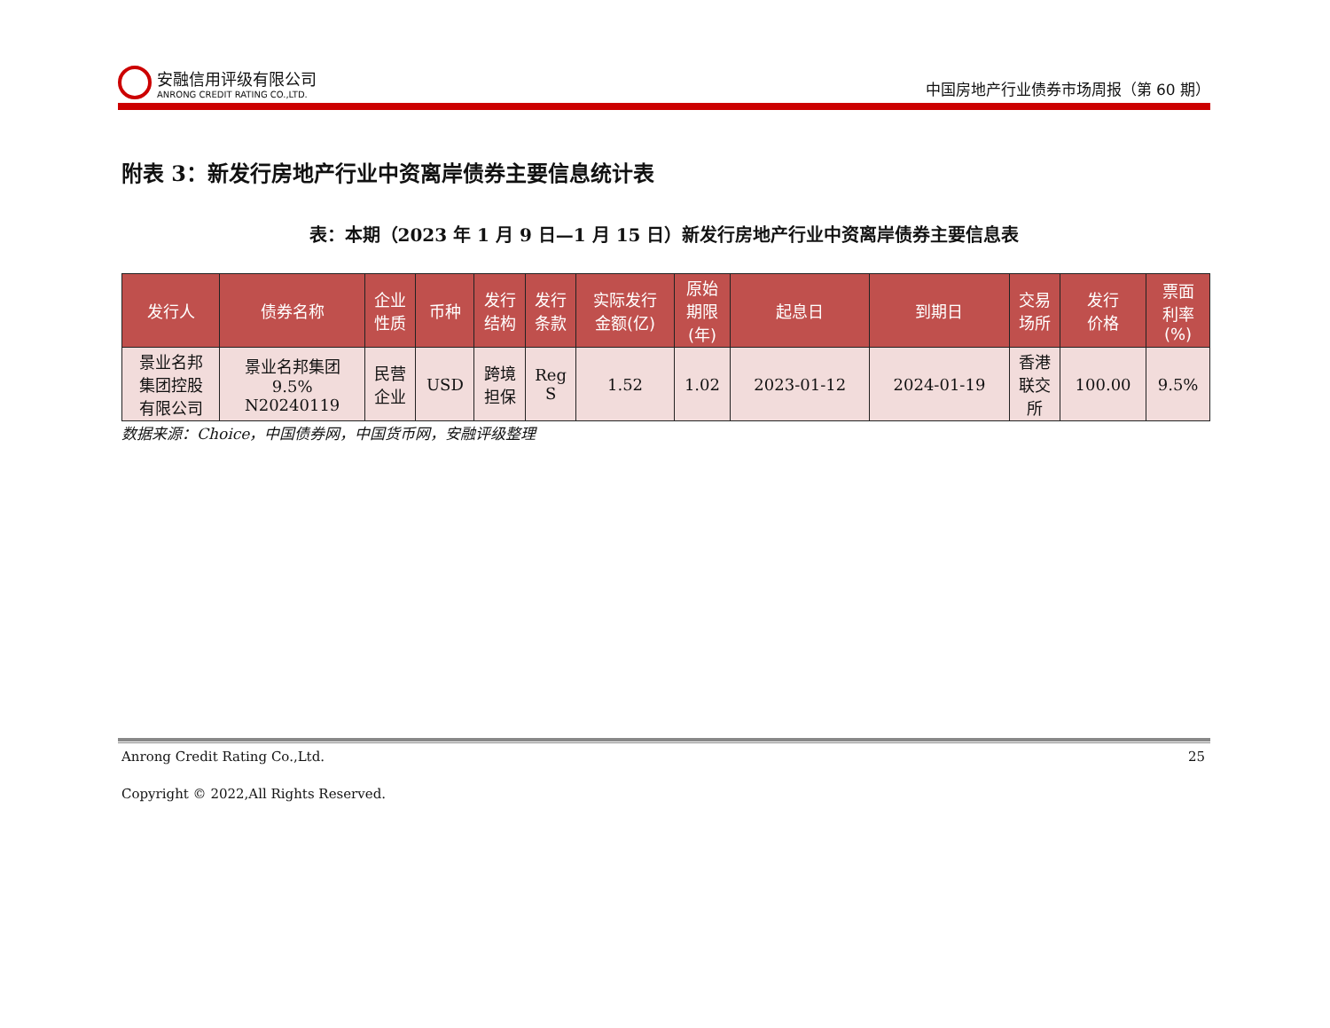安融信用评级有限公司
ANRONG CREDIT RATING CO.,LTD.
中国房地产行业债券市场周报（第 60 期）
附表 3：新发行房地产行业中资离岸债券主要信息统计表
表：本期（2023 年 1 月 9 日—1 月 15 日）新发行房地产行业中资离岸债券主要信息表
| 发行人 | 债券名称 | 企业 性质 | 币种 | 发行 结构 | 发行 条款 | 实际发行 金额(亿) | 原始 期限 (年) | 起息日 | 到期日 | 交易 场所 | 发行 价格 | 票面 利率 (%) |
| --- | --- | --- | --- | --- | --- | --- | --- | --- | --- | --- | --- | --- |
| 景业名邦 集团控股 有限公司 | 景业名邦集团 9.5% N20240119 | 民营 企业 | USD | 跨境 担保 | Reg S | 1.52 | 1.02 | 2023-01-12 | 2024-01-19 | 香港 联交 所 | 100.00 | 9.5% |
数据来源：Choice，中国债券网，中国货币网，安融评级整理
Anrong Credit Rating Co.,Ltd. 25
Copyright © 2022,All Rights Reserved.